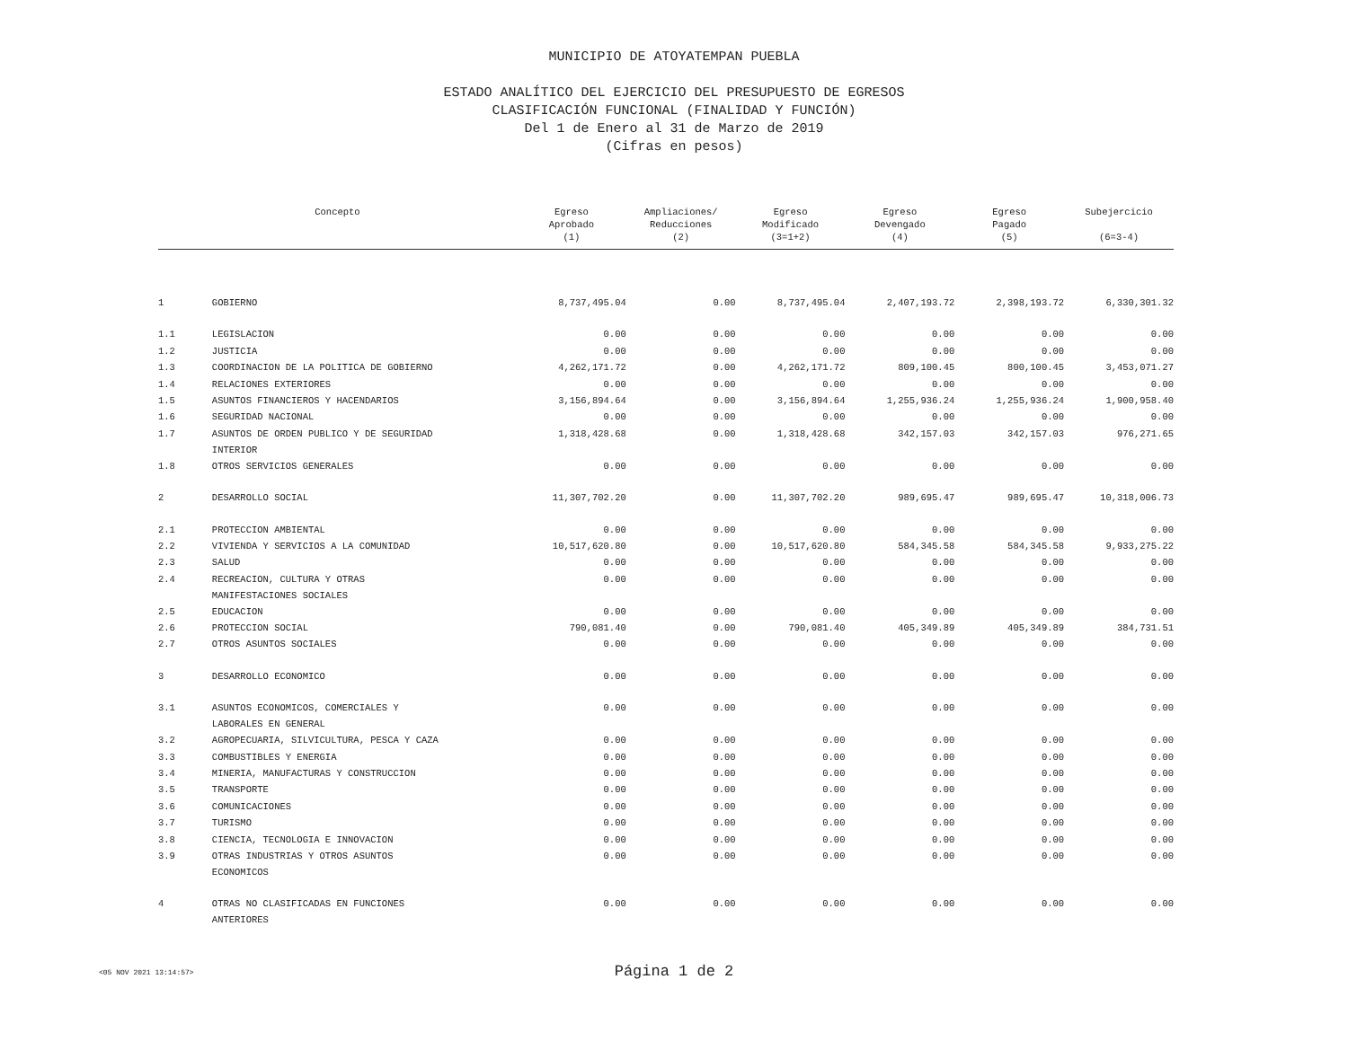MUNICIPIO DE ATOYATEMPAN PUEBLA
ESTADO ANALÍTICO DEL EJERCICIO DEL PRESUPUESTO DE EGRESOS
CLASIFICACIÓN FUNCIONAL (FINALIDAD Y FUNCIÓN)
Del 1 de Enero al 31 de Marzo de 2019
(Cifras en pesos)
| Concepto | | Egreso Aprobado (1) | Ampliaciones/ Reducciones (2) | Egreso Modificado (3=1+2) | Egreso Devengado (4) | Egreso Pagado (5) | Subejercicio (6=3-4) |
| --- | --- | --- | --- | --- | --- | --- | --- |
| 1 | GOBIERNO | 8,737,495.04 | 0.00 | 8,737,495.04 | 2,407,193.72 | 2,398,193.72 | 6,330,301.32 |
| 1.1 | LEGISLACION | 0.00 | 0.00 | 0.00 | 0.00 | 0.00 | 0.00 |
| 1.2 | JUSTICIA | 0.00 | 0.00 | 0.00 | 0.00 | 0.00 | 0.00 |
| 1.3 | COORDINACION DE LA POLITICA DE GOBIERNO | 4,262,171.72 | 0.00 | 4,262,171.72 | 809,100.45 | 800,100.45 | 3,453,071.27 |
| 1.4 | RELACIONES EXTERIORES | 0.00 | 0.00 | 0.00 | 0.00 | 0.00 | 0.00 |
| 1.5 | ASUNTOS FINANCIEROS Y HACENDARIOS | 3,156,894.64 | 0.00 | 3,156,894.64 | 1,255,936.24 | 1,255,936.24 | 1,900,958.40 |
| 1.6 | SEGURIDAD NACIONAL | 0.00 | 0.00 | 0.00 | 0.00 | 0.00 | 0.00 |
| 1.7 | ASUNTOS DE ORDEN PUBLICO Y DE SEGURIDAD INTERIOR | 1,318,428.68 | 0.00 | 1,318,428.68 | 342,157.03 | 342,157.03 | 976,271.65 |
| 1.8 | OTROS SERVICIOS GENERALES | 0.00 | 0.00 | 0.00 | 0.00 | 0.00 | 0.00 |
| 2 | DESARROLLO SOCIAL | 11,307,702.20 | 0.00 | 11,307,702.20 | 989,695.47 | 989,695.47 | 10,318,006.73 |
| 2.1 | PROTECCION AMBIENTAL | 0.00 | 0.00 | 0.00 | 0.00 | 0.00 | 0.00 |
| 2.2 | VIVIENDA Y SERVICIOS A LA COMUNIDAD | 10,517,620.80 | 0.00 | 10,517,620.80 | 584,345.58 | 584,345.58 | 9,933,275.22 |
| 2.3 | SALUD | 0.00 | 0.00 | 0.00 | 0.00 | 0.00 | 0.00 |
| 2.4 | RECREACION, CULTURA Y OTRAS MANIFESTACIONES SOCIALES | 0.00 | 0.00 | 0.00 | 0.00 | 0.00 | 0.00 |
| 2.5 | EDUCACION | 0.00 | 0.00 | 0.00 | 0.00 | 0.00 | 0.00 |
| 2.6 | PROTECCION SOCIAL | 790,081.40 | 0.00 | 790,081.40 | 405,349.89 | 405,349.89 | 384,731.51 |
| 2.7 | OTROS ASUNTOS SOCIALES | 0.00 | 0.00 | 0.00 | 0.00 | 0.00 | 0.00 |
| 3 | DESARROLLO ECONOMICO | 0.00 | 0.00 | 0.00 | 0.00 | 0.00 | 0.00 |
| 3.1 | ASUNTOS ECONOMICOS, COMERCIALES Y LABORALES EN GENERAL | 0.00 | 0.00 | 0.00 | 0.00 | 0.00 | 0.00 |
| 3.2 | AGROPECUARIA, SILVICULTURA, PESCA Y CAZA | 0.00 | 0.00 | 0.00 | 0.00 | 0.00 | 0.00 |
| 3.3 | COMBUSTIBLES Y ENERGIA | 0.00 | 0.00 | 0.00 | 0.00 | 0.00 | 0.00 |
| 3.4 | MINERIA, MANUFACTURAS Y CONSTRUCCION | 0.00 | 0.00 | 0.00 | 0.00 | 0.00 | 0.00 |
| 3.5 | TRANSPORTE | 0.00 | 0.00 | 0.00 | 0.00 | 0.00 | 0.00 |
| 3.6 | COMUNICACIONES | 0.00 | 0.00 | 0.00 | 0.00 | 0.00 | 0.00 |
| 3.7 | TURISMO | 0.00 | 0.00 | 0.00 | 0.00 | 0.00 | 0.00 |
| 3.8 | CIENCIA, TECNOLOGIA E INNOVACION | 0.00 | 0.00 | 0.00 | 0.00 | 0.00 | 0.00 |
| 3.9 | OTRAS INDUSTRIAS Y OTROS ASUNTOS ECONOMICOS | 0.00 | 0.00 | 0.00 | 0.00 | 0.00 | 0.00 |
| 4 | OTRAS NO CLASIFICADAS EN FUNCIONES ANTERIORES | 0.00 | 0.00 | 0.00 | 0.00 | 0.00 | 0.00 |
<05 NOV 2021 13:14:57>
Página 1 de 2